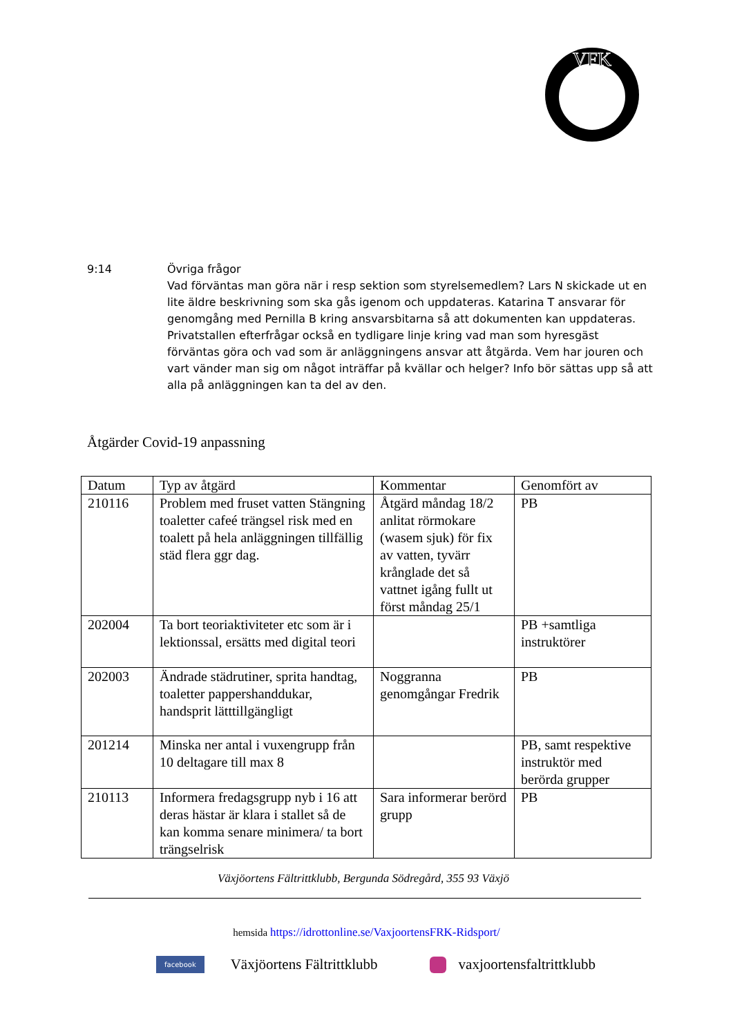VFK
9:14 Övriga frågor
Vad förväntas man göra när i resp sektion som styrelsemedlem? Lars N skickade ut en lite äldre beskrivning som ska gås igenom och uppdateras. Katarina T ansvarar för genomgång med Pernilla B kring ansvarsbitarna så att dokumenten kan uppdateras. Privatstallen efterfrågar också en tydligare linje kring vad man som hyresgäst förväntas göra och vad som är anläggningens ansvar att åtgärda. Vem har jouren och vart vänder man sig om något inträffar på kvällar och helger? Info bör sättas upp så att alla på anläggningen kan ta del av den.
Åtgärder Covid-19 anpassning
| Datum | Typ av åtgärd | Kommentar | Genomfört av |
| --- | --- | --- | --- |
| 210116 | Problem med fruset vatten Stängning toaletter cafeé trängsel risk med en toalett på hela anläggningen tillfällig städ flera ggr dag. | Åtgärd måndag 18/2 anlitat rörmokare (wasem sjuk) för fix av vatten, tyvärr krånglade det så vattnet igång fullt ut först måndag 25/1 | PB |
| 202004 | Ta bort teoriaktiviteter etc som är i lektionssal, ersätts med digital teori | | PB +samtliga instruktörer |
| 202003 | Ändrade städrutiner, sprita handtag, toaletter pappershanddukar, handsprit lätttillgängligt | Noggranna genomgångar Fredrik | PB |
| 201214 | Minska ner antal i vuxengrupp från 10 deltagare till max 8 | | PB, samt respektive instruktör med berörda grupper |
| 210113 | Informera fredagsgrupp nyb i 16 att deras hästar är klara i stallet så de kan komma senare minimera/ ta bort trängselrisk | Sara informerar berörd grupp | PB |
Växjöortens Fältrittklubb, Bergunda Södregård, 355 93 Växjö
hemsida https://idrottonline.se/VaxjoortensFRK-Ridsport/
facebook Växjöortens Fältrittklubb vaxjoortensfaltrittklubb